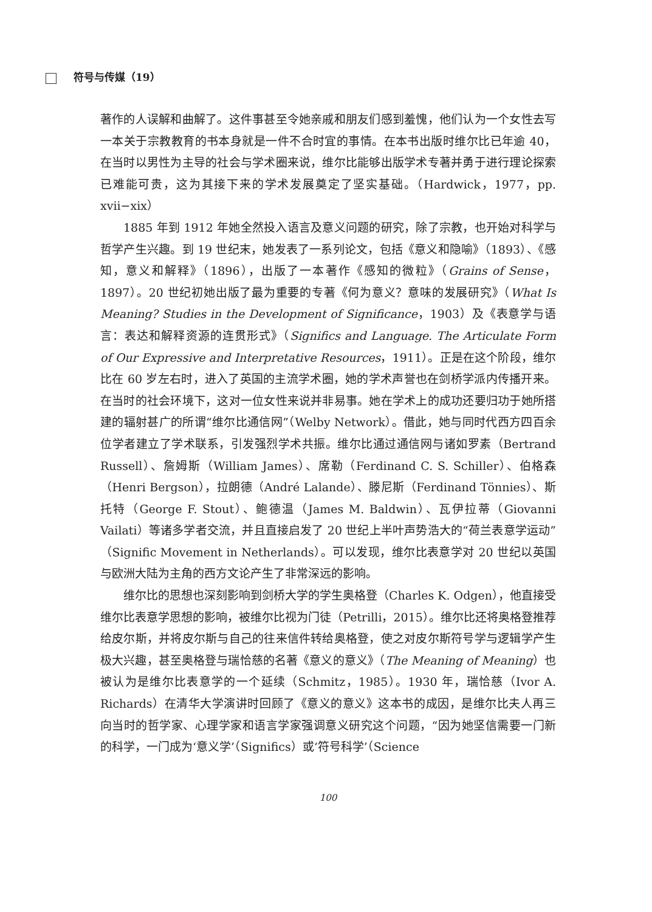符号与传媒（19）
著作的人误解和曲解了。这件事甚至令她亲戚和朋友们感到羞愧，他们认为一个女性去写一本关于宗教教育的书本身就是一件不合时宜的事情。在本书出版时维尔比已年逾 40，在当时以男性为主导的社会与学术圈来说，维尔比能够出版学术专著并勇于进行理论探索已难能可贵，这为其接下来的学术发展奠定了坚实基础。（Hardwick，1977，pp. xvii−xix）
1885 年到 1912 年她全然投入语言及意义问题的研究，除了宗教，也开始对科学与哲学产生兴趣。到 19 世纪末，她发表了一系列论文，包括《意义和隐喻》（1893）、《感知，意义和解释》（1896），出版了一本著作《感知的微粒》（Grains of Sense，1897）。20 世纪初她出版了最为重要的专著《何为意义？意味的发展研究》（What Is Meaning? Studies in the Development of Significance，1903）及《表意学与语言：表达和解释资源的连贯形式》（Significs and Language. The Articulate Form of Our Expressive and Interpretative Resources，1911）。正是在这个阶段，维尔比在 60 岁左右时，进入了英国的主流学术圈，她的学术声誉也在剑桥学派内传播开来。在当时的社会环境下，这对一位女性来说并非易事。她在学术上的成功还要归功于她所搭建的辐射甚广的所谓“维尔比通信网”（Welby Network）。借此，她与同时代西方四百余位学者建立了学术联系，引发强烈学术共振。维尔比通过通信网与诸如罗素（Bertrand Russell）、詹姆斯（William James）、席勒（Ferdinand C. S. Schiller）、伯格森（Henri Bergson），拉朗德（André Lalande）、滕尼斯（Ferdinand Tönnies）、斯托特（George F. Stout）、鲍德温（James M. Baldwin）、瓦伊拉蒂（Giovanni Vailati）等诸多学者交流，并且直接启发了 20 世纪上半叶声势浩大的“荷兰表意学运动”（Signific Movement in Netherlands）。可以发现，维尔比表意学对 20 世纪以英国与欧洲大陆为主角的西方文论产生了非常深远的影响。
维尔比的思想也深刻影响到剑桥大学的学生奥格登（Charles K. Odgen），他直接受维尔比表意学思想的影响，被维尔比视为门徒（Petrilli，2015）。维尔比还将奥格登推荐给皮尔斯，并将皮尔斯与自己的往来信件转给奥格登，使之对皮尔斯符号学与逻辑学产生极大兴趣，甚至奥格登与瑞恰慈的名著《意义的意义》（The Meaning of Meaning）也被认为是维尔比表意学的一个延续（Schmitz，1985）。1930 年，瑞恰慈（Ivor A. Richards）在清华大学演讲时回顾了《意义的意义》这本书的成因，是维尔比夫人再三向当时的哲学家、心理学家和语言学家强调意义研究这个问题，“因为她坚信需要一门新的科学，一门成为‘意义学’（Significs）或‘符号科学’（Science
100